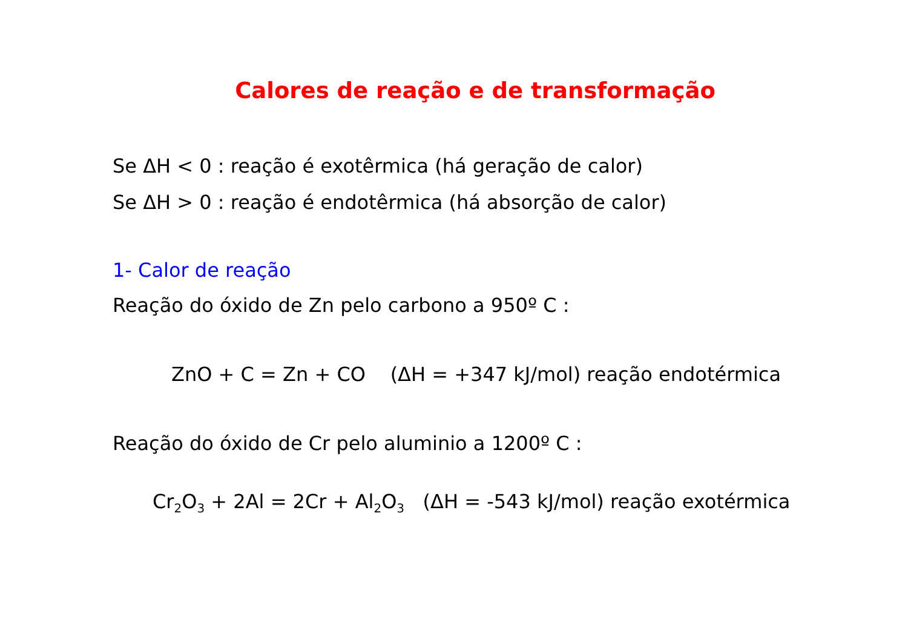Calores de reação e de transformação
Se ΔH < 0 : reação é exotêrmica (há geração de calor)
Se ΔH > 0 : reação é endotêrmica (há absorção de calor)
1- Calor de reação
Reação do óxido de Zn pelo carbono a 950º C :
ZnO + C = Zn + CO (ΔH = +347 kJ/mol) reação endotérmica
Reação do óxido de Cr pelo aluminio a 1200º C :
Cr<sub>2</sub>O<sub>3</sub> + 2Al = 2Cr + Al<sub>2</sub>O<sub>3</sub> (ΔH = -543 kJ/mol) reação exotérmica